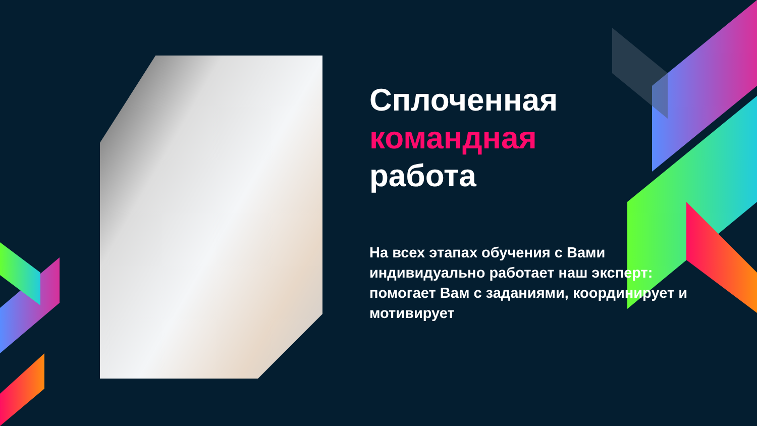Сплоченная
командная
работа
На всех этапах обучения с Вами индивидуально работает наш эксперт: помогает Вам с заданиями, координирует и мотивирует